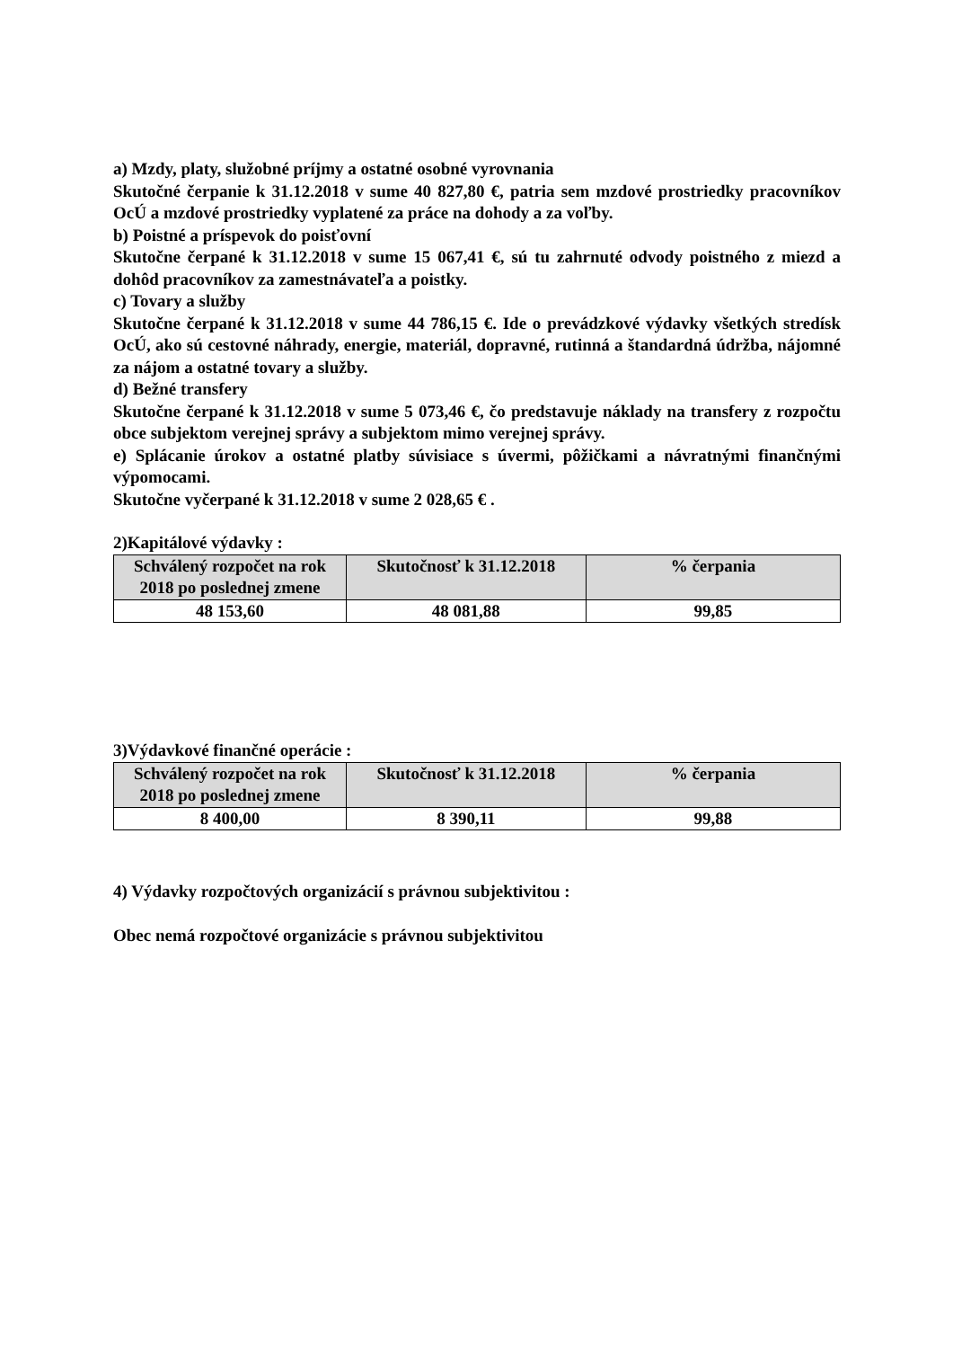a) Mzdy, platy, služobné príjmy a ostatné osobné vyrovnania
Skutočné čerpanie k 31.12.2018 v sume 40 827,80 €, patria sem mzdové prostriedky pracovníkov OcÚ a mzdové prostriedky vyplatené za práce na dohody a za voľby.
b) Poistné a príspevok do poisťovní
Skutočne čerpané k 31.12.2018 v sume 15 067,41 €, sú tu zahrnuté odvody poistného z miezd a dohôd pracovníkov za zamestnávateľa a poistky.
c) Tovary a služby
Skutočne čerpané k 31.12.2018 v sume 44 786,15 €. Ide o prevádzkové výdavky všetkých stredísk OcÚ, ako sú cestovné náhrady, energie, materiál, dopravné, rutinná a štandardná údržba, nájomné za nájom a ostatné tovary a služby.
d) Bežné transfery
Skutočne čerpané k 31.12.2018 v sume 5 073,46 €, čo predstavuje náklady na transfery z rozpočtu obce subjektom verejnej správy a subjektom mimo verejnej správy.
e) Splácanie úrokov a ostatné platby súvisiace s úvermi, pôžičkami a návratnými finančnými výpomocami.
Skutočne vyčerpané k 31.12.2018 v sume 2 028,65 € .
2)Kapitálové výdavky :
| Schválený rozpočet na rok 2018 po poslednej zmene | Skutočnosť k 31.12.2018 | % čerpania |
| --- | --- | --- |
| 48 153,60 | 48 081,88 | 99,85 |
3)Výdavkové finančné operácie :
| Schválený rozpočet na rok 2018 po poslednej zmene | Skutočnosť k 31.12.2018 | % čerpania |
| --- | --- | --- |
| 8 400,00 | 8 390,11 | 99,88 |
4) Výdavky rozpočtových organizácií s právnou subjektivitou :
Obec nemá rozpočtové organizácie s právnou subjektivitou